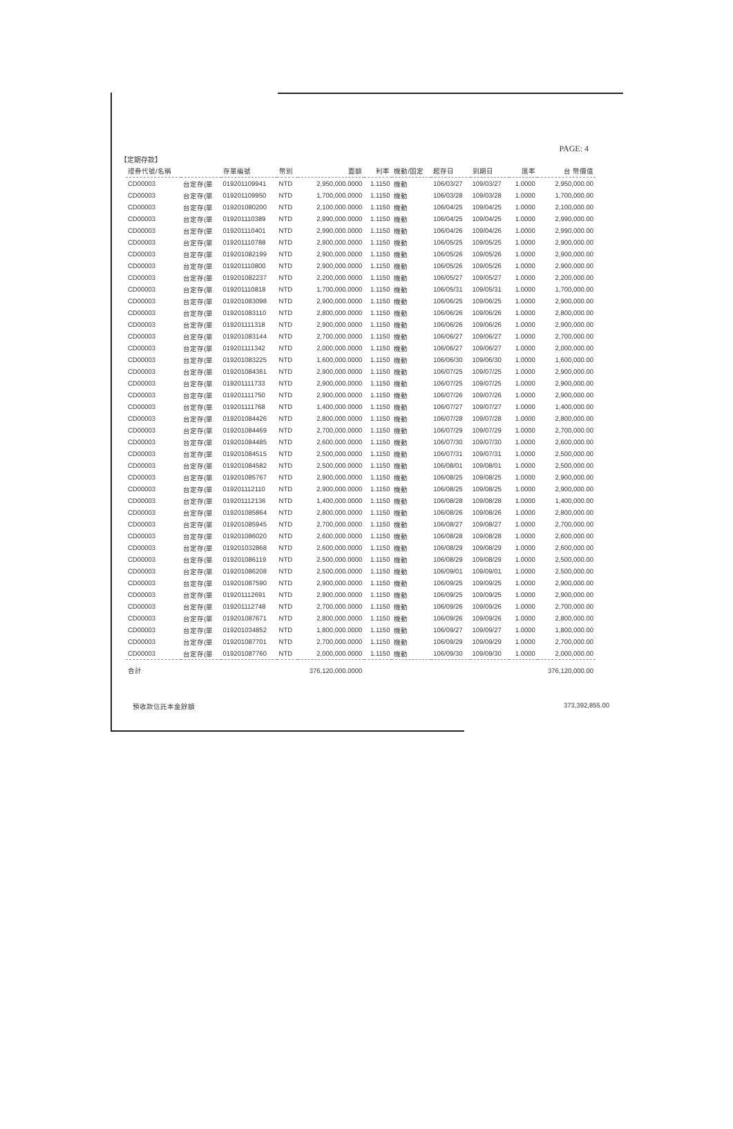PAGE: 4
【定期存款】
| 證券代號/名稱 | | 存單編號 | 幣別 | 面額 | 利率 | 機動/固定 | 起存日 | 到期日 | 匯率 | 台 幣價值 |
| --- | --- | --- | --- | --- | --- | --- | --- | --- | --- | --- |
| CD00003 | 台定存(單 | 019201109941 | NTD | 2,950,000.0000 | 1.1150 | 機動 | 106/03/27 | 109/03/27 | 1.0000 | 2,950,000.00 |
| CD00003 | 台定存(單 | 019201109950 | NTD | 1,700,000.0000 | 1.1150 | 機動 | 106/03/28 | 109/03/28 | 1.0000 | 1,700,000.00 |
| CD00003 | 台定存(單 | 019201080200 | NTD | 2,100,000.0000 | 1.1150 | 機動 | 106/04/25 | 109/04/25 | 1.0000 | 2,100,000.00 |
| CD00003 | 台定存(單 | 019201110389 | NTD | 2,990,000.0000 | 1.1150 | 機動 | 106/04/25 | 109/04/25 | 1.0000 | 2,990,000.00 |
| CD00003 | 台定存(單 | 019201110401 | NTD | 2,990,000.0000 | 1.1150 | 機動 | 106/04/26 | 109/04/26 | 1.0000 | 2,990,000.00 |
| CD00003 | 台定存(單 | 019201110788 | NTD | 2,900,000.0000 | 1.1150 | 機動 | 106/05/25 | 109/05/25 | 1.0000 | 2,900,000.00 |
| CD00003 | 台定存(單 | 019201082199 | NTD | 2,900,000.0000 | 1.1150 | 機動 | 106/05/26 | 109/05/26 | 1.0000 | 2,900,000.00 |
| CD00003 | 台定存(單 | 019201110800 | NTD | 2,900,000.0000 | 1.1150 | 機動 | 106/05/26 | 109/05/26 | 1.0000 | 2,900,000.00 |
| CD00003 | 台定存(單 | 019201082237 | NTD | 2,200,000.0000 | 1.1150 | 機動 | 106/05/27 | 109/05/27 | 1.0000 | 2,200,000.00 |
| CD00003 | 台定存(單 | 019201110818 | NTD | 1,700,000.0000 | 1.1150 | 機動 | 106/05/31 | 109/05/31 | 1.0000 | 1,700,000.00 |
| CD00003 | 台定存(單 | 019201083098 | NTD | 2,900,000.0000 | 1.1150 | 機動 | 106/06/25 | 109/06/25 | 1.0000 | 2,900,000.00 |
| CD00003 | 台定存(單 | 019201083110 | NTD | 2,800,000.0000 | 1.1150 | 機動 | 106/06/26 | 109/06/26 | 1.0000 | 2,800,000.00 |
| CD00003 | 台定存(單 | 019201111318 | NTD | 2,900,000.0000 | 1.1150 | 機動 | 106/06/26 | 109/06/26 | 1.0000 | 2,900,000.00 |
| CD00003 | 台定存(單 | 019201083144 | NTD | 2,700,000.0000 | 1.1150 | 機動 | 106/06/27 | 109/06/27 | 1.0000 | 2,700,000.00 |
| CD00003 | 台定存(單 | 019201111342 | NTD | 2,000,000.0000 | 1.1150 | 機動 | 106/06/27 | 109/06/27 | 1.0000 | 2,000,000.00 |
| CD00003 | 台定存(單 | 019201083225 | NTD | 1,600,000.0000 | 1.1150 | 機動 | 106/06/30 | 109/06/30 | 1.0000 | 1,600,000.00 |
| CD00003 | 台定存(單 | 019201084361 | NTD | 2,900,000.0000 | 1.1150 | 機動 | 106/07/25 | 109/07/25 | 1.0000 | 2,900,000.00 |
| CD00003 | 台定存(單 | 019201111733 | NTD | 2,900,000.0000 | 1.1150 | 機動 | 106/07/25 | 109/07/25 | 1.0000 | 2,900,000.00 |
| CD00003 | 台定存(單 | 019201111750 | NTD | 2,900,000.0000 | 1.1150 | 機動 | 106/07/26 | 109/07/26 | 1.0000 | 2,900,000.00 |
| CD00003 | 台定存(單 | 019201111768 | NTD | 1,400,000.0000 | 1.1150 | 機動 | 106/07/27 | 109/07/27 | 1.0000 | 1,400,000.00 |
| CD00003 | 台定存(單 | 019201084426 | NTD | 2,800,000.0000 | 1.1150 | 機動 | 106/07/28 | 109/07/28 | 1.0000 | 2,800,000.00 |
| CD00003 | 台定存(單 | 019201084469 | NTD | 2,700,000.0000 | 1.1150 | 機動 | 106/07/29 | 109/07/29 | 1.0000 | 2,700,000.00 |
| CD00003 | 台定存(單 | 019201084485 | NTD | 2,600,000.0000 | 1.1150 | 機動 | 106/07/30 | 109/07/30 | 1.0000 | 2,600,000.00 |
| CD00003 | 台定存(單 | 019201084515 | NTD | 2,500,000.0000 | 1.1150 | 機動 | 106/07/31 | 109/07/31 | 1.0000 | 2,500,000.00 |
| CD00003 | 台定存(單 | 019201084582 | NTD | 2,500,000.0000 | 1.1150 | 機動 | 106/08/01 | 109/08/01 | 1.0000 | 2,500,000.00 |
| CD00003 | 台定存(單 | 019201085767 | NTD | 2,900,000.0000 | 1.1150 | 機動 | 106/08/25 | 109/08/25 | 1.0000 | 2,900,000.00 |
| CD00003 | 台定存(單 | 019201112110 | NTD | 2,900,000.0000 | 1.1150 | 機動 | 106/08/25 | 109/08/25 | 1.0000 | 2,900,000.00 |
| CD00003 | 台定存(單 | 019201112136 | NTD | 1,400,000.0000 | 1.1150 | 機動 | 106/08/28 | 109/08/28 | 1.0000 | 1,400,000.00 |
| CD00003 | 台定存(單 | 019201085864 | NTD | 2,800,000.0000 | 1.1150 | 機動 | 106/08/26 | 109/08/26 | 1.0000 | 2,800,000.00 |
| CD00003 | 台定存(單 | 019201085945 | NTD | 2,700,000.0000 | 1.1150 | 機動 | 106/08/27 | 109/08/27 | 1.0000 | 2,700,000.00 |
| CD00003 | 台定存(單 | 019201086020 | NTD | 2,600,000.0000 | 1.1150 | 機動 | 106/08/28 | 109/08/28 | 1.0000 | 2,600,000.00 |
| CD00003 | 台定存(單 | 019201032868 | NTD | 2,600,000.0000 | 1.1150 | 機動 | 106/08/29 | 109/08/29 | 1.0000 | 2,600,000.00 |
| CD00003 | 台定存(單 | 019201086119 | NTD | 2,500,000.0000 | 1.1150 | 機動 | 106/08/29 | 109/08/29 | 1.0000 | 2,500,000.00 |
| CD00003 | 台定存(單 | 019201086208 | NTD | 2,500,000.0000 | 1.1150 | 機動 | 106/09/01 | 109/09/01 | 1.0000 | 2,500,000.00 |
| CD00003 | 台定存(單 | 019201087590 | NTD | 2,900,000.0000 | 1.1150 | 機動 | 106/09/25 | 109/09/25 | 1.0000 | 2,900,000.00 |
| CD00003 | 台定存(單 | 019201112691 | NTD | 2,900,000.0000 | 1.1150 | 機動 | 106/09/25 | 109/09/25 | 1.0000 | 2,900,000.00 |
| CD00003 | 台定存(單 | 019201112748 | NTD | 2,700,000.0000 | 1.1150 | 機動 | 106/09/26 | 109/09/26 | 1.0000 | 2,700,000.00 |
| CD00003 | 台定存(單 | 019201087671 | NTD | 2,800,000.0000 | 1.1150 | 機動 | 106/09/26 | 109/09/26 | 1.0000 | 2,800,000.00 |
| CD00003 | 台定存(單 | 019201034852 | NTD | 1,800,000.0000 | 1.1150 | 機動 | 106/09/27 | 109/09/27 | 1.0000 | 1,800,000.00 |
| CD00003 | 台定存(單 | 019201087701 | NTD | 2,700,000.0000 | 1.1150 | 機動 | 106/09/29 | 109/09/29 | 1.0000 | 2,700,000.00 |
| CD00003 | 台定存(單 | 019201087760 | NTD | 2,000,000.0000 | 1.1150 | 機動 | 106/09/30 | 109/09/30 | 1.0000 | 2,000,000.00 |
| 合計 | | | | 376,120,000.0000 | | | | | | 376,120,000.00 |
預收款信託本金餘額 373,392,855.00